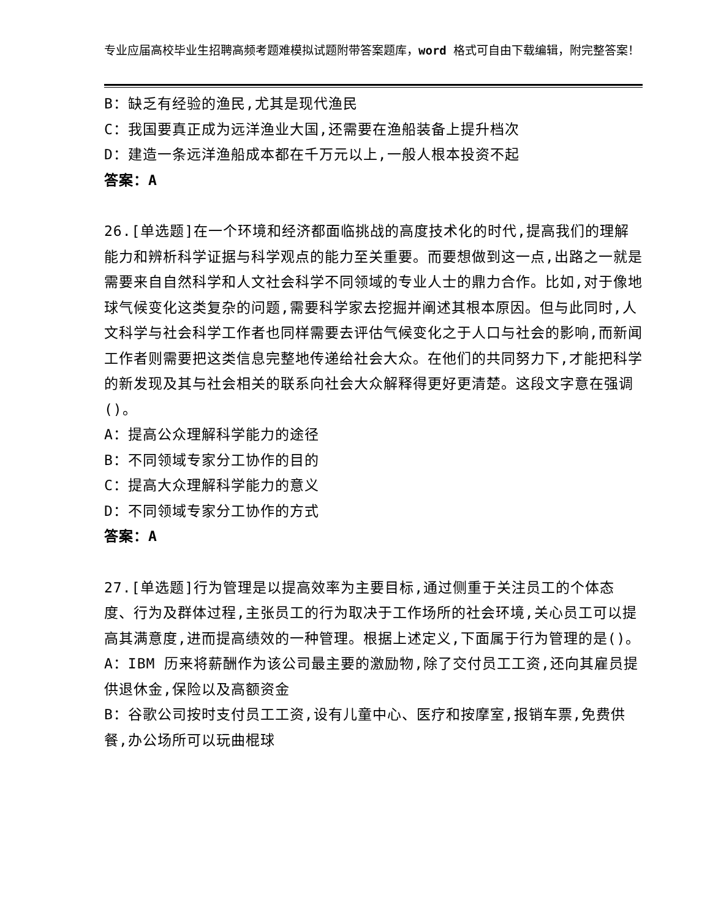专业应届高校毕业生招聘高频考题难模拟试题附带答案题库，word 格式可自由下载编辑，附完整答案！
B：缺乏有经验的渔民,尤其是现代渔民
C：我国要真正成为远洋渔业大国,还需要在渔船装备上提升档次
D：建造一条远洋渔船成本都在千万元以上,一般人根本投资不起
答案：A
26.[单选题]在一个环境和经济都面临挑战的高度技术化的时代,提高我们的理解能力和辨析科学证据与科学观点的能力至关重要。而要想做到这一点,出路之一就是需要来自自然科学和人文社会科学不同领域的专业人士的鼎力合作。比如,对于像地球气候变化这类复杂的问题,需要科学家去挖掘并阐述其根本原因。但与此同时,人文科学与社会科学工作者也同样需要去评估气候变化之于人口与社会的影响,而新闻工作者则需要把这类信息完整地传递给社会大众。在他们的共同努力下,才能把科学的新发现及其与社会相关的联系向社会大众解释得更好更清楚。这段文字意在强调()。
A：提高公众理解科学能力的途径
B：不同领域专家分工协作的目的
C：提高大众理解科学能力的意义
D：不同领域专家分工协作的方式
答案：A
27.[单选题]行为管理是以提高效率为主要目标,通过侧重于关注员工的个体态度、行为及群体过程,主张员工的行为取决于工作场所的社会环境,关心员工可以提高其满意度,进而提高绩效的一种管理。根据上述定义,下面属于行为管理的是()。
A：IBM 历来将薪酬作为该公司最主要的激励物,除了交付员工工资,还向其雇员提供退休金,保险以及高额资金
B：谷歌公司按时支付员工工资,设有儿童中心、医疗和按摩室,报销车票,免费供餐,办公场所可以玩曲棍球